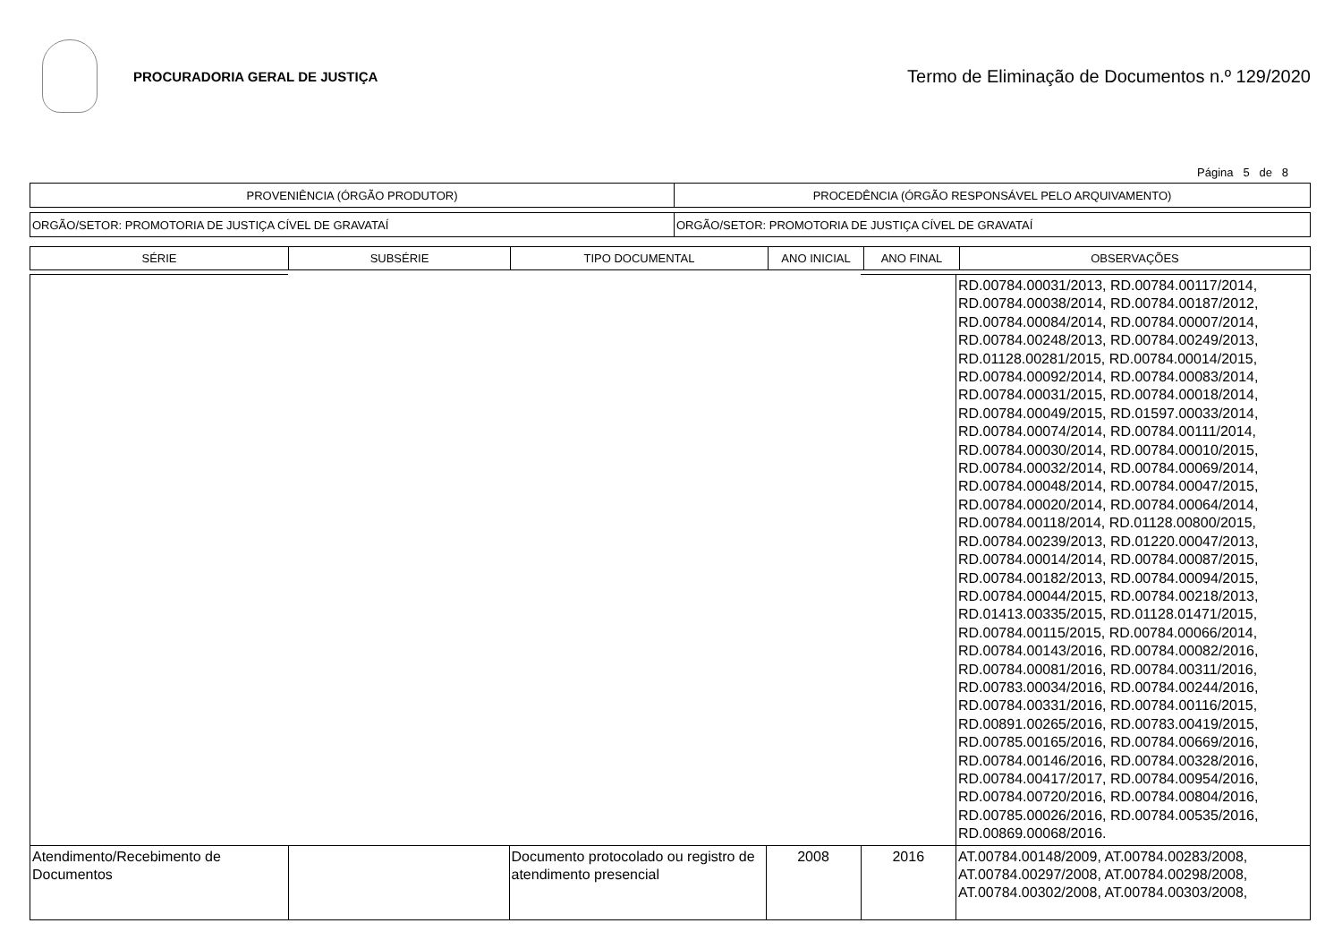PROCURADORIA GERAL DE JUSTIÇA
Termo de Eliminação de Documentos n.º 129/2020
Página 5 de 8
| PROVENIÊNCIA (ÓRGÃO PRODUTOR) | PROCEDÊNCIA (ÓRGÃO RESPONSÁVEL PELO ARQUIVAMENTO) |
| ORGÃO/SETOR: PROMOTORIA DE JUSTIÇA CÍVEL DE GRAVATAÍ | ORGÃO/SETOR: PROMOTORIA DE JUSTIÇA CÍVEL DE GRAVATAÍ |
| SÉRIE | SUBSÉRIE | TIPO DOCUMENTAL | ANO INICIAL | ANO FINAL | OBSERVAÇÕES |
| --- | --- | --- | --- | --- | --- |
| | | | | | RD.00784.00031/2013, RD.00784.00117/2014, RD.00784.00038/2014, RD.00784.00187/2012, RD.00784.00084/2014, RD.00784.00007/2014, RD.00784.00248/2013, RD.00784.00249/2013, RD.01128.00281/2015, RD.00784.00014/2015, RD.00784.00092/2014, RD.00784.00083/2014, RD.00784.00031/2015, RD.00784.00018/2014, RD.00784.00049/2015, RD.01597.00033/2014, RD.00784.00074/2014, RD.00784.00111/2014, RD.00784.00030/2014, RD.00784.00010/2015, RD.00784.00032/2014, RD.00784.00069/2014, RD.00784.00048/2014, RD.00784.00047/2015, RD.00784.00020/2014, RD.00784.00064/2014, RD.00784.00118/2014, RD.01128.00800/2015, RD.00784.00239/2013, RD.01220.00047/2013, RD.00784.00014/2014, RD.00784.00087/2015, RD.00784.00182/2013, RD.00784.00094/2015, RD.00784.00044/2015, RD.00784.00218/2013, RD.01413.00335/2015, RD.01128.01471/2015, RD.00784.00115/2015, RD.00784.00066/2014, RD.00784.00143/2016, RD.00784.00082/2016, RD.00784.00081/2016, RD.00784.00311/2016, RD.00783.00034/2016, RD.00784.00244/2016, RD.00784.00331/2016, RD.00784.00116/2015, RD.00891.00265/2016, RD.00783.00419/2015, RD.00785.00165/2016, RD.00784.00669/2016, RD.00784.00146/2016, RD.00784.00328/2016, RD.00784.00417/2017, RD.00784.00954/2016, RD.00784.00720/2016, RD.00784.00804/2016, RD.00785.00026/2016, RD.00784.00535/2016, RD.00869.00068/2016. |
| Atendimento/Recebimento de Documentos | | Documento protocolado ou registro de atendimento presencial | 2008 | 2016 | AT.00784.00148/2009, AT.00784.00283/2008, AT.00784.00297/2008, AT.00784.00298/2008, AT.00784.00302/2008, AT.00784.00303/2008, |